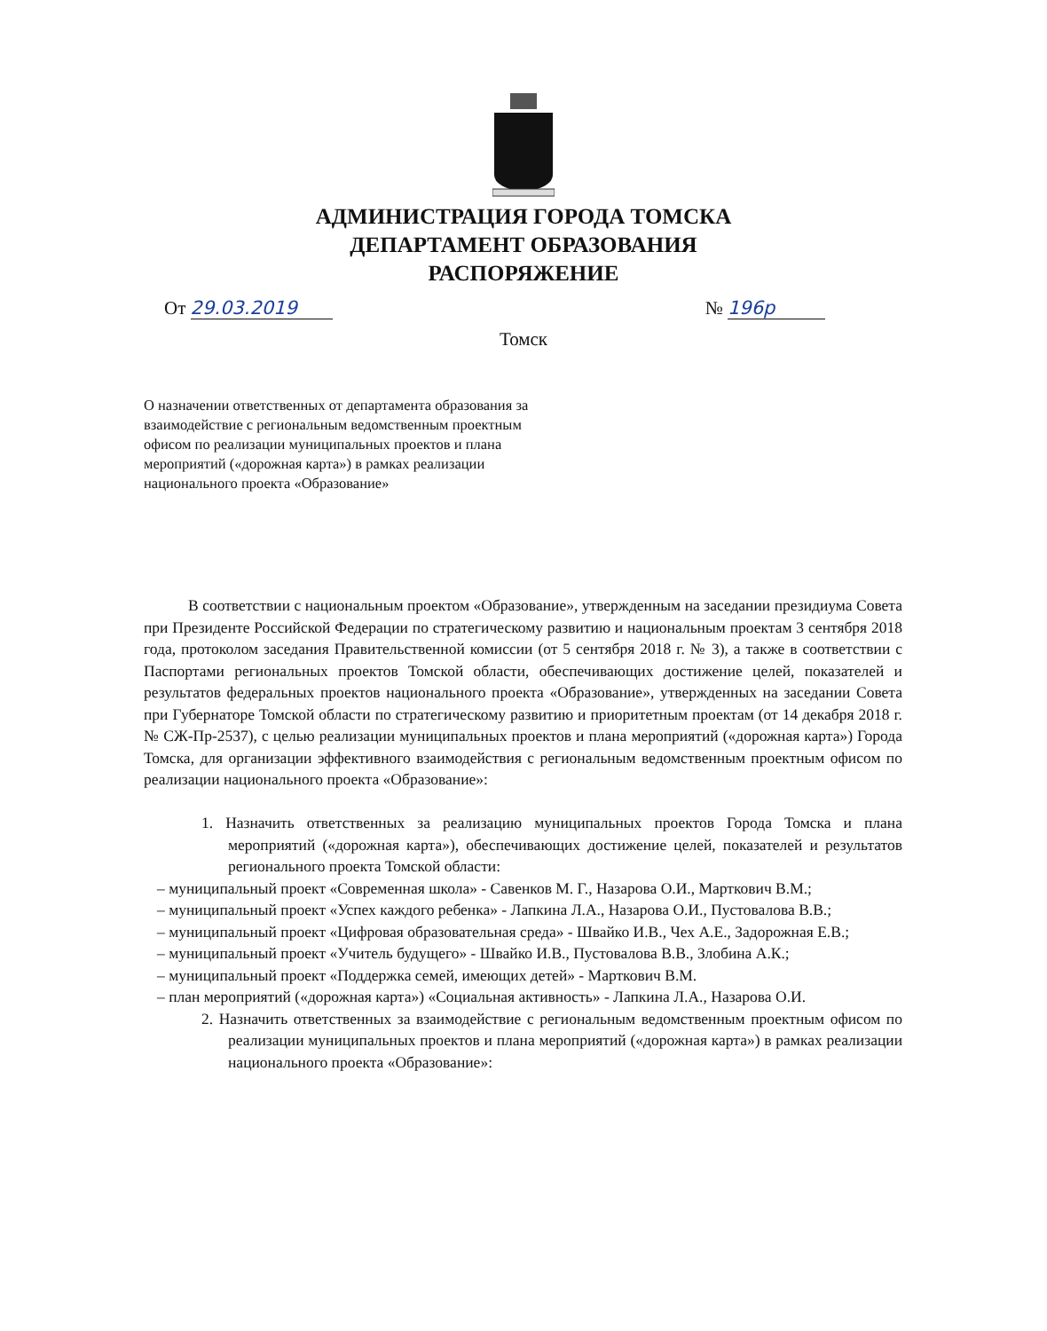АДМИНИСТРАЦИЯ ГОРОДА ТОМСКА
ДЕПАРТАМЕНТ ОБРАЗОВАНИЯ
РАСПОРЯЖЕНИЕ
От 29.03.2019 № 196р
Томск
О назначении ответственных от департамента образования за взаимодействие с региональным ведомственным проектным офисом по реализации муниципальных проектов и плана мероприятий («дорожная карта») в рамках реализации национального проекта «Образование»
В соответствии с национальным проектом «Образование», утвержденным на заседании президиума Совета при Президенте Российской Федерации по стратегическому развитию и национальным проектам 3 сентября 2018 года, протоколом заседания Правительственной комиссии (от 5 сентября 2018 г. № 3), а также в соответствии с Паспортами региональных проектов Томской области, обеспечивающих достижение целей, показателей и результатов федеральных проектов национального проекта «Образование», утвержденных на заседании Совета при Губернаторе Томской области по стратегическому развитию и приоритетным проектам (от 14 декабря 2018 г. № СЖ-Пр-2537), с целью реализации муниципальных проектов и плана мероприятий («дорожная карта») Города Томска, для организации эффективного взаимодействия с региональным ведомственным проектным офисом по реализации национального проекта «Образование»:
1. Назначить ответственных за реализацию муниципальных проектов Города Томска и плана мероприятий («дорожная карта»), обеспечивающих достижение целей, показателей и результатов регионального проекта Томской области:
– муниципальный проект «Современная школа» - Савенков М. Г., Назарова О.И., Марткович В.М.;
– муниципальный проект «Успех каждого ребенка» - Лапкина Л.А., Назарова О.И., Пустовалова В.В.;
– муниципальный проект «Цифровая образовательная среда» - Швайко И.В., Чех А.Е., Задорожная Е.В.;
– муниципальный проект «Учитель будущего» - Швайко И.В., Пустовалова В.В., Злобина А.К.;
– муниципальный проект «Поддержка семей, имеющих детей» - Марткович В.М.
– план мероприятий («дорожная карта») «Социальная активность» - Лапкина Л.А., Назарова О.И.
2. Назначить ответственных за взаимодействие с региональным ведомственным проектным офисом по реализации муниципальных проектов и плана мероприятий («дорожная карта») в рамках реализации национального проекта «Образование»: